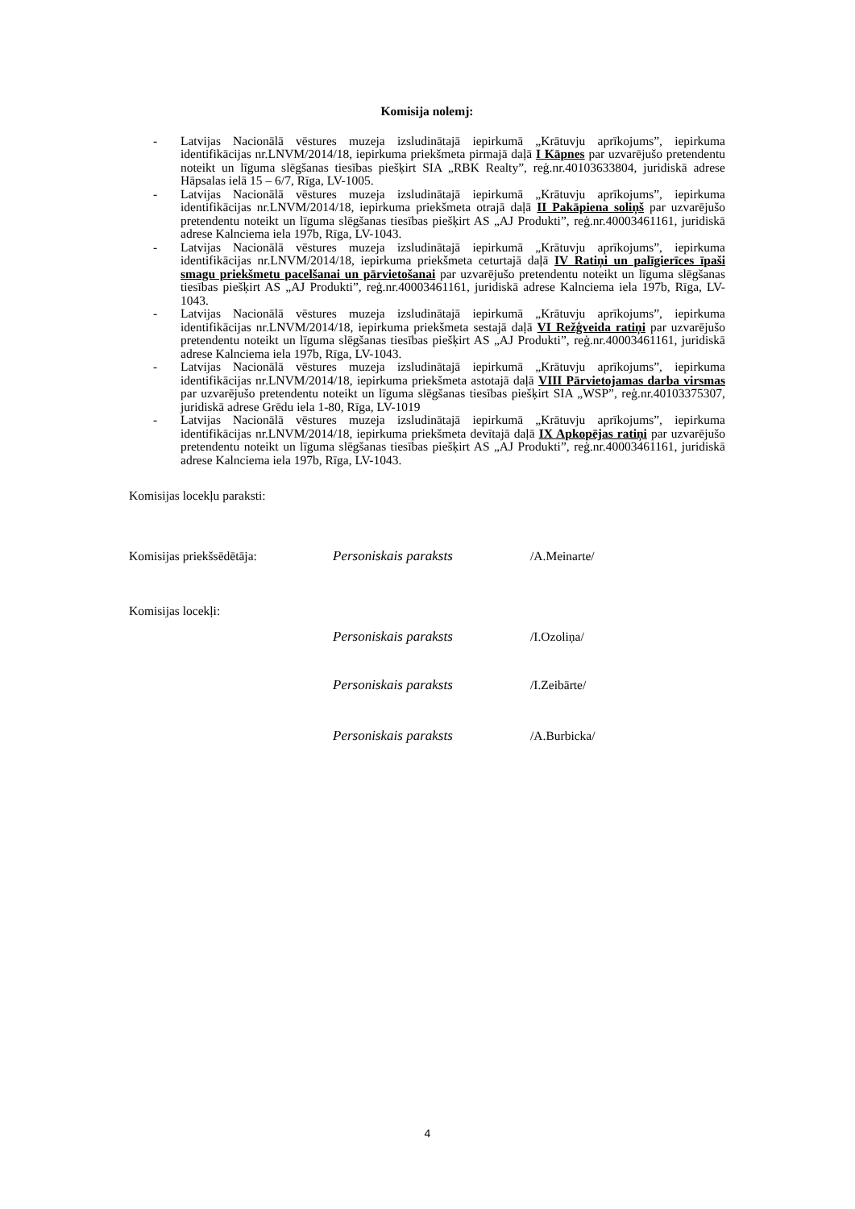Komisija nolemj:
- Latvijas Nacionālā vēstures muzeja izsludinātajā iepirkumā „Krātuvju aprīkojums”, iepirkuma identifikācijas nr.LNVM/2014/18, iepirkuma priekšmeta pirmajā daļā I Kāpnes par uzvarējušo pretendentu noteikt un līguma slēgšanas tiesības piešķirt SIA „RBK Realty”, reģ.nr.40103633804, juridiskā adrese Hāpsalas ielā 15 – 6/7, Rīga, LV-1005.
- Latvijas Nacionālā vēstures muzeja izsludinātajā iepirkumā „Krātuvju aprīkojums”, iepirkuma identifikācijas nr.LNVM/2014/18, iepirkuma priekšmeta otrajā daļā II Pakāpiena soliņš par uzvarējušo pretendentu noteikt un līguma slēgšanas tiesības piešķirt AS „AJ Produkti”, reģ.nr.40003461161, juridiskā adrese Kalnciema iela 197b, Rīga, LV-1043.
- Latvijas Nacionālā vēstures muzeja izsludinātajā iepirkumā „Krātuvju aprīkojums”, iepirkuma identifikācijas nr.LNVM/2014/18, iepirkuma priekšmeta ceturtajā daļā IV Ratiņi un palīgierīces īpaši smagu priekšmetu pacelšanai un pārvietošanai par uzvarējušo pretendentu noteikt un līguma slēgšanas tiesības piešķirt AS „AJ Produkti”, reģ.nr.40003461161, juridiskā adrese Kalnciema iela 197b, Rīga, LV-1043.
- Latvijas Nacionālā vēstures muzeja izsludinātajā iepirkumā „Krātuvju aprīkojums”, iepirkuma identifikācijas nr.LNVM/2014/18, iepirkuma priekšmeta sestajā daļā VI Režģveida ratiņi par uzvarējušo pretendentu noteikt un līguma slēgšanas tiesības piešķirt AS „AJ Produkti”, reģ.nr.40003461161, juridiskā adrese Kalnciema iela 197b, Rīga, LV-1043.
- Latvijas Nacionālā vēstures muzeja izsludinātajā iepirkumā „Krātuvju aprīkojums”, iepirkuma identifikācijas nr.LNVM/2014/18, iepirkuma priekšmeta astotajā daļā VIII Pārvietojamas darba virsmas par uzvarējušo pretendentu noteikt un līguma slēgšanas tiesības piešķirt SIA „WSP”, reģ.nr.40103375307, juridiskā adrese Grēdu iela 1-80, Rīga, LV-1019
- Latvijas Nacionālā vēstures muzeja izsludinātajā iepirkumā „Krātuvju aprīkojums”, iepirkuma identifikācijas nr.LNVM/2014/18, iepirkuma priekšmeta devītajā daļā IX Apkopējas ratiņi par uzvarējušo pretendentu noteikt un līguma slēgšanas tiesības piešķirt AS „AJ Produkti”, reģ.nr.40003461161, juridiskā adrese Kalnciema iela 197b, Rīga, LV-1043.
Komisijas locekļu paraksti:
Komisijas priekšsēdētāja: Personiskais paraksts /A.Meinarte/
Komisijas locekļi:
Personiskais paraksts /I.Ozoliņa/
Personiskais paraksts /I.Zeibārte/
Personiskais paraksts /A.Burbicka/
4